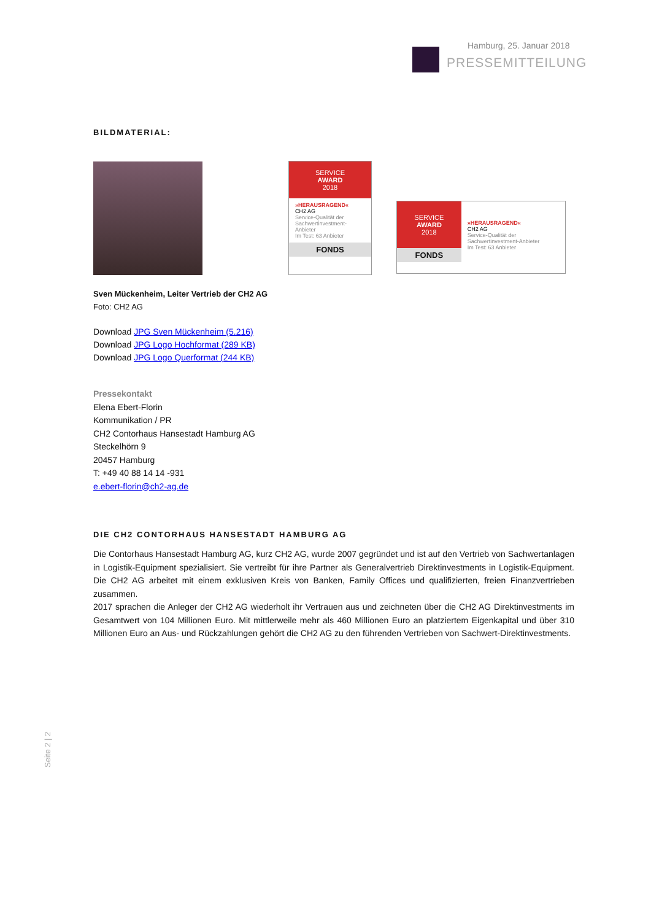Hamburg, 25. Januar 2018
PRESSEMITTEILUNG
BILDMATERIAL:
SERVICE
AWARD
2018
»HERAUSRAGEND«
CH2 AG
Service-Qualität der Sachwertinvestment-Anbieter
Im Test: 63 Anbieter
FONDS
SERVICE
AWARD
2018
FONDS
»HERAUSRAGEND«
CH2 AG
Service-Qualität der Sachwertinvestment-Anbieter
Im Test: 63 Anbieter
Sven Mückenheim, Leiter Vertrieb der CH2 AG
Foto: CH2 AG
Download JPG Sven Mückenheim (5.216)
Download JPG Logo Hochformat (289 KB)
Download JPG Logo Querformat (244 KB)
Pressekontakt
Elena Ebert-Florin
Kommunikation / PR
CH2 Contorhaus Hansestadt Hamburg AG
Steckelhörn 9
20457 Hamburg
T: +49 40 88 14 14 -931
e.ebert-florin@ch2-ag.de
DIE CH2 CONTORHAUS HANSESTADT HAMBURG AG
Die Contorhaus Hansestadt Hamburg AG, kurz CH2 AG, wurde 2007 gegründet und ist auf den Vertrieb von Sachwertanlagen in Logistik-Equipment spezialisiert. Sie vertreibt für ihre Partner als Generalvertrieb Direktinvestments in Logistik-Equipment. Die CH2 AG arbeitet mit einem exklusiven Kreis von Banken, Family Offices und qualifizierten, freien Finanzvertrieben zusammen.
2017 sprachen die Anleger der CH2 AG wiederholt ihr Vertrauen aus und zeichneten über die CH2 AG Direktinvestments im Gesamtwert von 104 Millionen Euro. Mit mittlerweile mehr als 460 Millionen Euro an platziertem Eigenkapital und über 310 Millionen Euro an Aus- und Rückzahlungen gehört die CH2 AG zu den führenden Vertrieben von Sachwert-Direktinvestments.
Seite 2 | 2